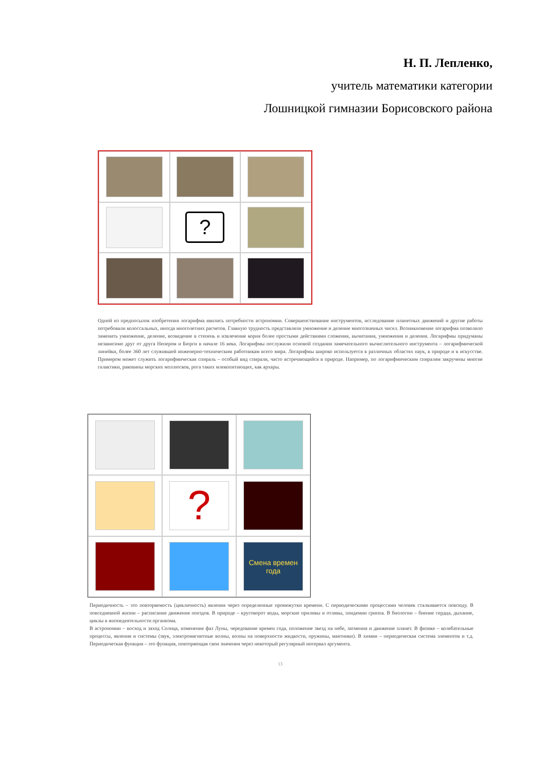Н. П. Лепленко,
учитель математики категории
Лошницкой гимназии Борисовского района
?
Одной из предпосылок изобретения логарифма явились потребности астрономии. Совершенствование инструментов, исследование планетных движений и другие работы потребовали колоссальных, иногда многолетних расчетов. Главную трудность представляли умножение и деление многозначных чисел. Возникновение логарифма позволило заменить умножение, деление, возведение в степень и извлечение корня более простыми действиями сложения, вычитания, умножения и деления. Логарифмы придуманы независимо друг от друга Непером и Бюрги в начале 16 века. Логарифмы послужили основой создания замечательного вычислительного инструмента – логарифмической линейки, более 360 лет служившей инженерно-техническим работникам всего мира. Логарифмы широко используется в различных областях наук, в природе и в искусстве. Примером может служить логарифмическая спираль – особый вид спирали, часто встречающийся в природе. Например, по логарифмическим спиралям закручены многие галактики, раковины морских моллюсков, рога таких млекопитающих, как архары.
?
Смена времен года
Периодичность – это повторяемость (цикличность) явления через определенные промежутки времени. С периодическими процессами человек сталкивается повсюду. В повседневной жизни – расписание движения поездов. В природе – круговорот воды, морские приливы и отливы, эпидемии гриппа. В биологии – биение сердца, дыхание, циклы в жизнедеятельности организма.
В астрономии – восход и заход Солнца, изменение фаз Луны, чередование времен года, положение звезд на небе, затмения и движение планет. В физике – колебательные процессы, явления и системы (звук, электромагнитные волны, волны на поверхности жидкости, пружины, маятники). В химии – периодическая система элементов и т.д. Периодическая функция – это функция, повторяющая свои значения через некоторый регулярный интервал аргумента.
13